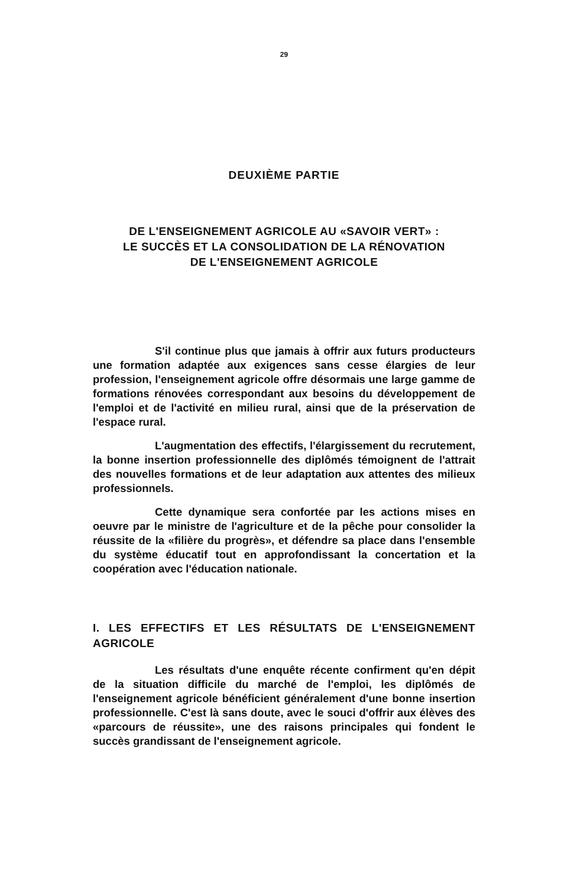29
DEUXIÈME PARTIE
DE L'ENSEIGNEMENT AGRICOLE AU «SAVOIR VERT» :
LE SUCCÈS ET LA CONSOLIDATION DE LA RÉNOVATION
DE L'ENSEIGNEMENT AGRICOLE
S'il continue plus que jamais à offrir aux futurs producteurs une formation adaptée aux exigences sans cesse élargies de leur profession, l'enseignement agricole offre désormais une large gamme de formations rénovées correspondant aux besoins du développement de l'emploi et de l'activité en milieu rural, ainsi que de la préservation de l'espace rural.
L'augmentation des effectifs, l'élargissement du recrutement, la bonne insertion professionnelle des diplômés témoignent de l'attrait des nouvelles formations et de leur adaptation aux attentes des milieux professionnels.
Cette dynamique sera confortée par les actions mises en oeuvre par le ministre de l'agriculture et de la pêche pour consolider la réussite de la «filière du progrès», et défendre sa place dans l'ensemble du système éducatif tout en approfondissant la concertation et la coopération avec l'éducation nationale.
I. LES EFFECTIFS ET LES RÉSULTATS DE L'ENSEIGNEMENT AGRICOLE
Les résultats d'une enquête récente confirment qu'en dépit de la situation difficile du marché de l'emploi, les diplômés de l'enseignement agricole bénéficient généralement d'une bonne insertion professionnelle. C'est là sans doute, avec le souci d'offrir aux élèves des «parcours de réussite», une des raisons principales qui fondent le succès grandissant de l'enseignement agricole.